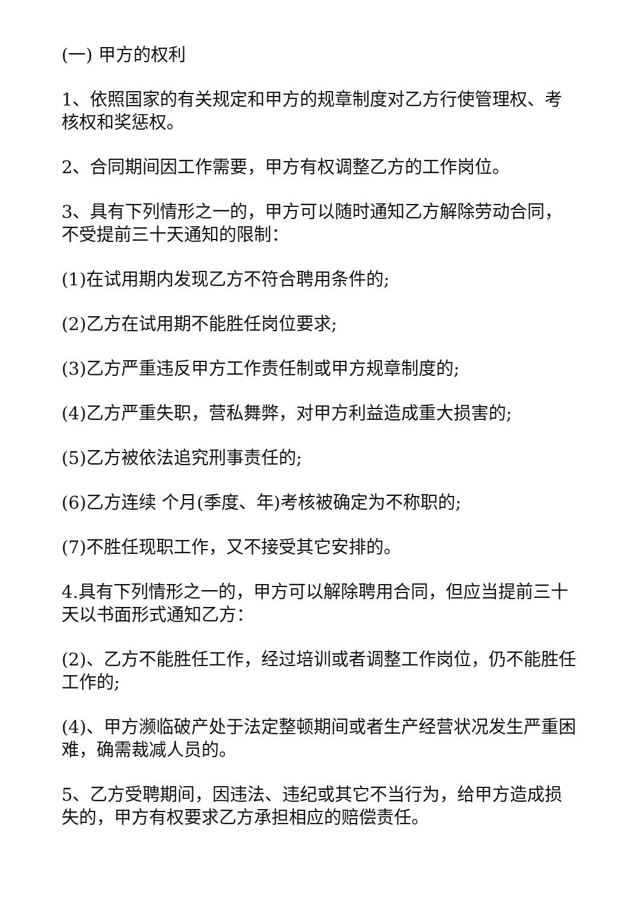(一) 甲方的权利
1、依照国家的有关规定和甲方的规章制度对乙方行使管理权、考核权和奖惩权。
2、合同期间因工作需要，甲方有权调整乙方的工作岗位。
3、具有下列情形之一的，甲方可以随时通知乙方解除劳动合同，不受提前三十天通知的限制：
(1)在试用期内发现乙方不符合聘用条件的;
(2)乙方在试用期不能胜任岗位要求;
(3)乙方严重违反甲方工作责任制或甲方规章制度的;
(4)乙方严重失职，营私舞弊，对甲方利益造成重大损害的;
(5)乙方被依法追究刑事责任的;
(6)乙方连续 个月(季度、年)考核被确定为不称职的;
(7)不胜任现职工作，又不接受其它安排的。
4.具有下列情形之一的，甲方可以解除聘用合同，但应当提前三十天以书面形式通知乙方：
(2)、乙方不能胜任工作，经过培训或者调整工作岗位，仍不能胜任工作的;
(4)、甲方濒临破产处于法定整顿期间或者生产经营状况发生严重困难，确需裁减人员的。
5、乙方受聘期间，因违法、违纪或其它不当行为，给甲方造成损失的，甲方有权要求乙方承担相应的赔偿责任。